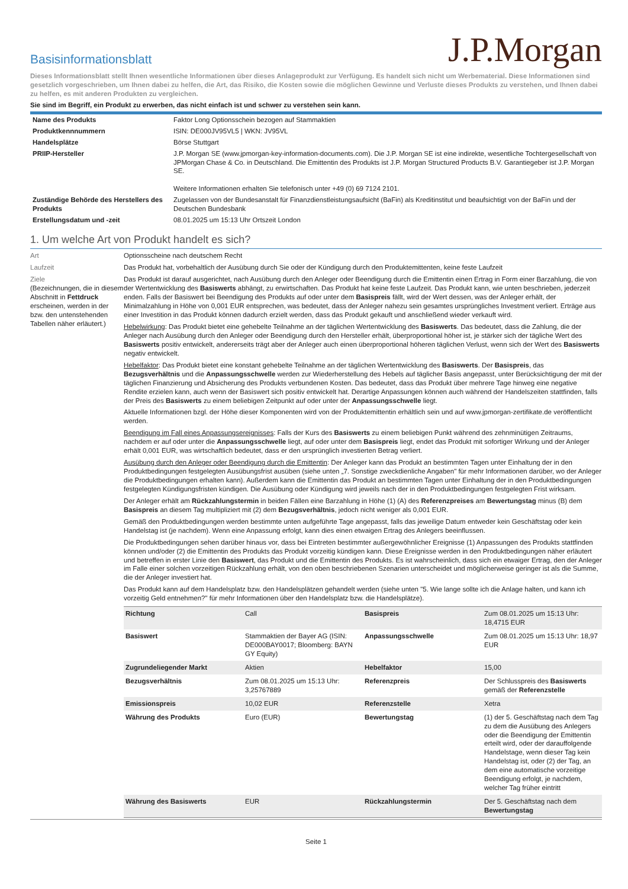Basisinformationsblatt
J.P.Morgan
Dieses Informationsblatt stellt Ihnen wesentliche Informationen über dieses Anlageprodukt zur Verfügung. Es handelt sich nicht um Werbematerial. Diese Informationen sind gesetzlich vorgeschrieben, um Ihnen dabei zu helfen, die Art, das Risiko, die Kosten sowie die möglichen Gewinne und Verluste dieses Produkts zu verstehen, und Ihnen dabei zu helfen, es mit anderen Produkten zu vergleichen.
Sie sind im Begriff, ein Produkt zu erwerben, das nicht einfach ist und schwer zu verstehen sein kann.
| Name des Produkts | Faktor Long Optionsschein bezogen auf Stammaktien |
| Produktkennnummern | ISIN: DE000JV95VL5 / WKN: JV95VL |
| Handelsplätze | Börse Stuttgart |
| PRIIP-Hersteller | J.P. Morgan SE (www.jpmorgan-key-information-documents.com). Die J.P. Morgan SE ist eine indirekte, wesentliche Tochtergesellschaft von JPMorgan Chase & Co. in Deutschland. Die Emittentin des Produkts ist J.P. Morgan Structured Products B.V. Garantiegeber ist J.P. Morgan SE. Weitere Informationen erhalten Sie telefonisch unter +49 (0) 69 7124 2101. |
| Zuständige Behörde des Herstellers des Produkts | Zugelassen von der Bundesanstalt für Finanzdienstleistungsaufsicht (BaFin) als Kreditinstitut und beaufsichtigt von der BaFin und der Deutschen Bundesbank |
| Erstellungsdatum und -zeit | 08.01.2025 um 15:13 Uhr Ortszeit London |
1. Um welche Art von Produkt handelt es sich?
Art Optionsscheine nach deutschem Recht
Laufzeit Das Produkt hat, vorbehaltlich der Ausübung durch Sie oder der Kündigung durch den Produktemittenten, keine feste Laufzeit
Ziele
(Bezeichnungen, die in diesem Abschnitt in Fettdruck erscheinen, werden in der bzw. den untenstehenden Tabellen näher erläutert.)
Das Produkt ist darauf ausgerichtet, nach Ausübung durch den Anleger oder Beendigung durch die Emittentin einen Ertrag in Form einer Barzahlung, die von der Wertentwicklung des Basiswerts abhängt, zu erwirtschaften. Das Produkt hat keine feste Laufzeit. Das Produkt kann, wie unten beschrieben, jederzeit enden. Falls der Basiswert bei Beendigung des Produkts auf oder unter dem Basispreis fällt, wird der Wert dessen, was der Anleger erhält, der Minimalzahlung in Höhe von 0,001 EUR entsprechen, was bedeutet, dass der Anleger nahezu sein gesamtes ursprüngliches Investment verliert. Erträge aus einer Investition in das Produkt können dadurch erzielt werden, dass das Produkt gekauft und anschließend wieder verkauft wird.
Hebelwirkung: Das Produkt bietet eine gehebelte Teilnahme an der täglichen Wertentwicklung des Basiswerts. Das bedeutet, dass die Zahlung, die der Anleger nach Ausübung durch den Anleger oder Beendigung durch den Hersteller erhält, überproportional höher ist, je stärker sich der tägliche Wert des Basiswerts positiv entwickelt, andererseits trägt aber der Anleger auch einen überproportional höheren täglichen Verlust, wenn sich der Wert des Basiswerts negativ entwickelt.
Hebelfaktor: Das Produkt bietet eine konstant gehebelte Teilnahme an der täglichen Wertentwicklung des Basiswerts. Der Basispreis, das Bezugsverhältnis und die Anpassungsschwelle werden zur Wiederherstellung des Hebels auf täglicher Basis angepasst, unter Berücksichtigung der mit der täglichen Finanzierung und Absicherung des Produkts verbundenen Kosten. Das bedeutet, dass das Produkt über mehrere Tage hinweg eine negative Rendite erzielen kann, auch wenn der Basiswert sich positiv entwickelt hat. Derartige Anpassungen können auch während der Handelszeiten stattfinden, falls der Preis des Basiswerts zu einem beliebigen Zeitpunkt auf oder unter der Anpassungsschwelle liegt.
Aktuelle Informationen bzgl. der Höhe dieser Komponenten wird von der Produktemittentin erhältlich sein und auf www.jpmorgan-zertifikate.de veröffentlicht werden.
Beendigung im Fall eines Anpassungsereignisses: Falls der Kurs des Basiswerts zu einem beliebigen Punkt während des zehnminütigen Zeitraums, nachdem er auf oder unter die Anpassungsschwelle liegt, auf oder unter dem Basispreis liegt, endet das Produkt mit sofortiger Wirkung und der Anleger erhält 0,001 EUR, was wirtschaftlich bedeutet, dass er den ursprünglich investierten Betrag verliert.
Ausübung durch den Anleger oder Beendigung durch die Emittentin: Der Anleger kann das Produkt an bestimmten Tagen unter Einhaltung der in den Produktbedingungen festgelegten Ausübungsfrist ausüben (siehe unten „7. Sonstige zweckdienliche Angaben" für mehr Informationen darüber, wo der Anleger die Produktbedingungen erhalten kann). Außerdem kann die Emittentin das Produkt an bestimmten Tagen unter Einhaltung der in den Produktbedingungen festgelegten Kündigungsfristen kündigen. Die Ausübung oder Kündigung wird jeweils nach der in den Produktbedingungen festgelegten Frist wirksam.
Der Anleger erhält am Rückzahlungstermin in beiden Fällen eine Barzahlung in Höhe (1) (A) des Referenzpreises am Bewertungstag minus (B) dem Basispreis an diesem Tag multipliziert mit (2) dem Bezugsverhältnis, jedoch nicht weniger als 0,001 EUR.
Gemäß den Produktbedingungen werden bestimmte unten aufgeführte Tage angepasst, falls das jeweilige Datum entweder kein Geschäftstag oder kein Handelstag ist (je nachdem). Wenn eine Anpassung erfolgt, kann dies einen etwaigen Ertrag des Anlegers beeinflussen.
Die Produktbedingungen sehen darüber hinaus vor, dass bei Eintreten bestimmter außergewöhnlicher Ereignisse (1) Anpassungen des Produkts stattfinden können und/oder (2) die Emittentin des Produkts das Produkt vorzeitig kündigen kann. Diese Ereignisse werden in den Produktbedingungen näher erläutert und betreffen in erster Linie den Basiswert, das Produkt und die Emittentin des Produkts. Es ist wahrscheinlich, dass sich ein etwaiger Ertrag, den der Anleger im Falle einer solchen vorzeitigen Rückzahlung erhält, von den oben beschriebenen Szenarien unterscheidet und möglicherweise geringer ist als die Summe, die der Anleger investiert hat.
Das Produkt kann auf dem Handelsplatz bzw. den Handelsplätzen gehandelt werden (siehe unten "5. Wie lange sollte ich die Anlage halten, und kann ich vorzeitig Geld entnehmen?" für mehr Informationen über den Handelsplatz bzw. die Handelsplätze).
| Richtung | Call | Basispreis | Zum 08.01.2025 um 15:13 Uhr: 18,4715 EUR |
| Basiswert | Stammaktien der Bayer AG (ISIN: DE000BAY0017; Bloomberg: BAYN GY Equity) | Anpassungsschwelle | Zum 08.01.2025 um 15:13 Uhr: 18,97 EUR |
| Zugrundeliegender Markt | Aktien | Hebelfaktor | 15,00 |
| Bezugsverhältnis | Zum 08.01.2025 um 15:13 Uhr: 3,25767889 | Referenzpreis | Der Schlusspreis des Basiswerts gemäß der Referenzstelle |
| Emissionspreis | 10,02 EUR | Referenzstelle | Xetra |
| Währung des Produkts | Euro (EUR) | Bewertungstag | (1) der 5. Geschäftstag nach dem Tag zu dem die Ausübung des Anlegers oder die Beendigung der Emittentin erteilt wird, oder der darauffolgende Handelstage, wenn dieser Tag kein Handelstag ist, oder (2) der Tag, an dem eine automatische vorzeitige Beendigung erfolgt, je nachdem, welcher Tag früher eintritt |
| Währung des Basiswerts | EUR | Rückzahlungstermin | Der 5. Geschäftstag nach dem Bewertungstag |
Seite 1